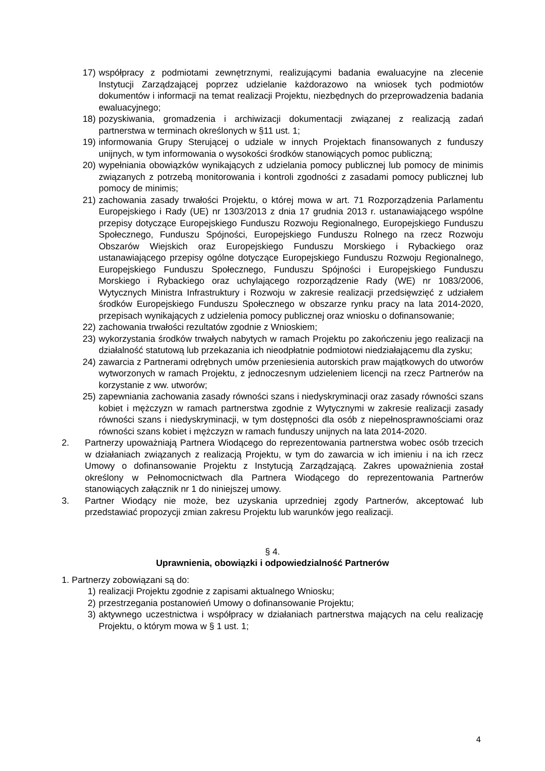17) współpracy z podmiotami zewnętrznymi, realizującymi badania ewaluacyjne na zlecenie Instytucji Zarządzającej poprzez udzielanie każdorazowo na wniosek tych podmiotów dokumentów i informacji na temat realizacji Projektu, niezbędnych do przeprowadzenia badania ewaluacyjnego;
18) pozyskiwania, gromadzenia i archiwizacji dokumentacji związanej z realizacją zadań partnerstwa w terminach określonych w §11 ust. 1;
19) informowania Grupy Sterującej o udziale w innych Projektach finansowanych z funduszy unijnych, w tym informowania o wysokości środków stanowiących pomoc publiczną;
20) wypełniania obowiązków wynikających z udzielania pomocy publicznej lub pomocy de minimis związanych z potrzebą monitorowania i kontroli zgodności z zasadami pomocy publicznej lub pomocy de minimis;
21) zachowania zasady trwałości Projektu, o której mowa w art. 71 Rozporządzenia Parlamentu Europejskiego i Rady (UE) nr 1303/2013 z dnia 17 grudnia 2013 r. ustanawiającego wspólne przepisy dotyczące Europejskiego Funduszu Rozwoju Regionalnego, Europejskiego Funduszu Społecznego, Funduszu Spójności, Europejskiego Funduszu Rolnego na rzecz Rozwoju Obszarów Wiejskich oraz Europejskiego Funduszu Morskiego i Rybackiego oraz ustanawiającego przepisy ogólne dotyczące Europejskiego Funduszu Rozwoju Regionalnego, Europejskiego Funduszu Społecznego, Funduszu Spójności i Europejskiego Funduszu Morskiego i Rybackiego oraz uchylającego rozporządzenie Rady (WE) nr 1083/2006, Wytycznych Ministra Infrastruktury i Rozwoju w zakresie realizacji przedsięwzięć z udziałem środków Europejskiego Funduszu Społecznego w obszarze rynku pracy na lata 2014-2020, przepisach wynikających z udzielenia pomocy publicznej oraz wniosku o dofinansowanie;
22) zachowania trwałości rezultatów zgodnie z Wnioskiem;
23) wykorzystania środków trwałych nabytych w ramach Projektu po zakończeniu jego realizacji na działalność statutową lub przekazania ich nieodpłatnie podmiotowi niedziałającemu dla zysku;
24) zawarcia z Partnerami odrębnych umów przeniesienia autorskich praw majątkowych do utworów wytworzonych w ramach Projektu, z jednoczesnym udzieleniem licencji na rzecz Partnerów na korzystanie z ww. utworów;
25) zapewniania zachowania zasady równości szans i niedyskryminacji oraz zasady równości szans kobiet i mężczyzn w ramach partnerstwa zgodnie z Wytycznymi w zakresie realizacji zasady równości szans i niedyskryminacji, w tym dostępności dla osób z niepełnosprawnościami oraz równości szans kobiet i mężczyzn w ramach funduszy unijnych na lata 2014-2020.
2. Partnerzy upoważniają Partnera Wiodącego do reprezentowania partnerstwa wobec osób trzecich w działaniach związanych z realizacją Projektu, w tym do zawarcia w ich imieniu i na ich rzecz Umowy o dofinansowanie Projektu z Instytucją Zarządzającą. Zakres upoważnienia został określony w Pełnomocnictwach dla Partnera Wiodącego do reprezentowania Partnerów stanowiących załącznik nr 1 do niniejszej umowy.
3. Partner Wiodący nie może, bez uzyskania uprzedniej zgody Partnerów, akceptować lub przedstawiać propozycji zmian zakresu Projektu lub warunków jego realizacji.
§ 4.
Uprawnienia, obowiązki i odpowiedzialność Partnerów
1. Partnerzy zobowiązani są do:
1) realizacji Projektu zgodnie z zapisami aktualnego Wniosku;
2) przestrzegania postanowień Umowy o dofinansowanie Projektu;
3) aktywnego uczestnictwa i współpracy w działaniach partnerstwa mających na celu realizację Projektu, o którym mowa w § 1 ust. 1;
4